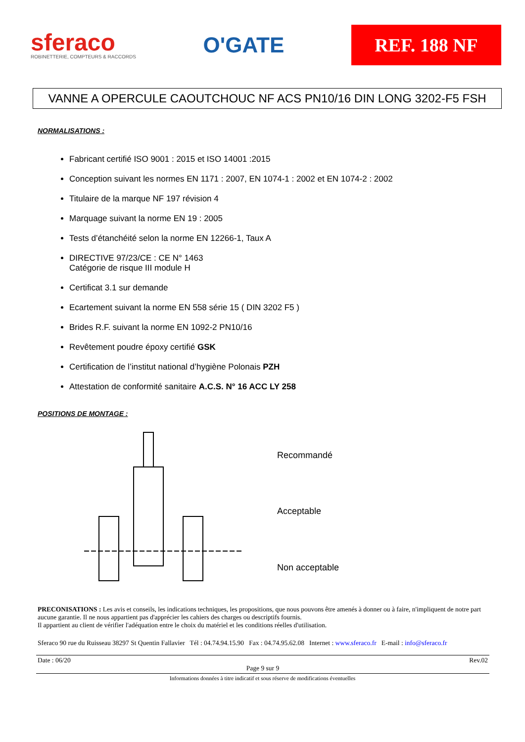sferaco
ROBINETTERIE, COMPTEURS & RACCORDS
O'GATE
REF. 188 NF
VANNE A OPERCULE CAOUTCHOUC NF ACS PN10/16 DIN LONG 3202-F5 FSH
NORMALISATIONS :
Fabricant certifié ISO 9001 : 2015 et ISO 14001 :2015
Conception suivant les normes EN 1171 : 2007, EN 1074-1 : 2002 et EN 1074-2 : 2002
Titulaire de la marque NF 197 révision 4
Marquage suivant la norme EN 19 : 2005
Tests d’étanchéité selon la norme EN 12266-1, Taux A
DIRECTIVE 97/23/CE : CE N° 1463
Catégorie de risque III module H
Certificat 3.1 sur demande
Ecartement suivant la norme EN 558 série 15 ( DIN 3202 F5 )
Brides R.F. suivant la norme EN 1092-2 PN10/16
Revêtement poudre époxy certifié GSK
Certification de l’institut national d’hygiène Polonais PZH
Attestation de conformité sanitaire A.C.S. N° 16 ACC LY 258
POSITIONS DE MONTAGE :
Recommandé
Acceptable
Non acceptable
PRECONISATIONS : Les avis et conseils, les indications techniques, les propositions, que nous pouvons être amenés à donner ou à faire, n'impliquent de notre part aucune garantie. Il ne nous appartient pas d'apprécier les cahiers des charges ou descriptifs fournis.
Il appartient au client de vérifier l'adéquation entre le choix du matériel et les conditions réelles d'utilisation.
Sferaco 90 rue du Ruisseau 38297 St Quentin Fallavier Tél : 04.74.94.15.90 Fax : 04.74.95.62.08 Internet : www.sferaco.fr E-mail : info@sferaco.fr
Date : 06/20 Rev.02
Page 9 sur 9
Informations données à titre indicatif et sous réserve de modifications éventuelles